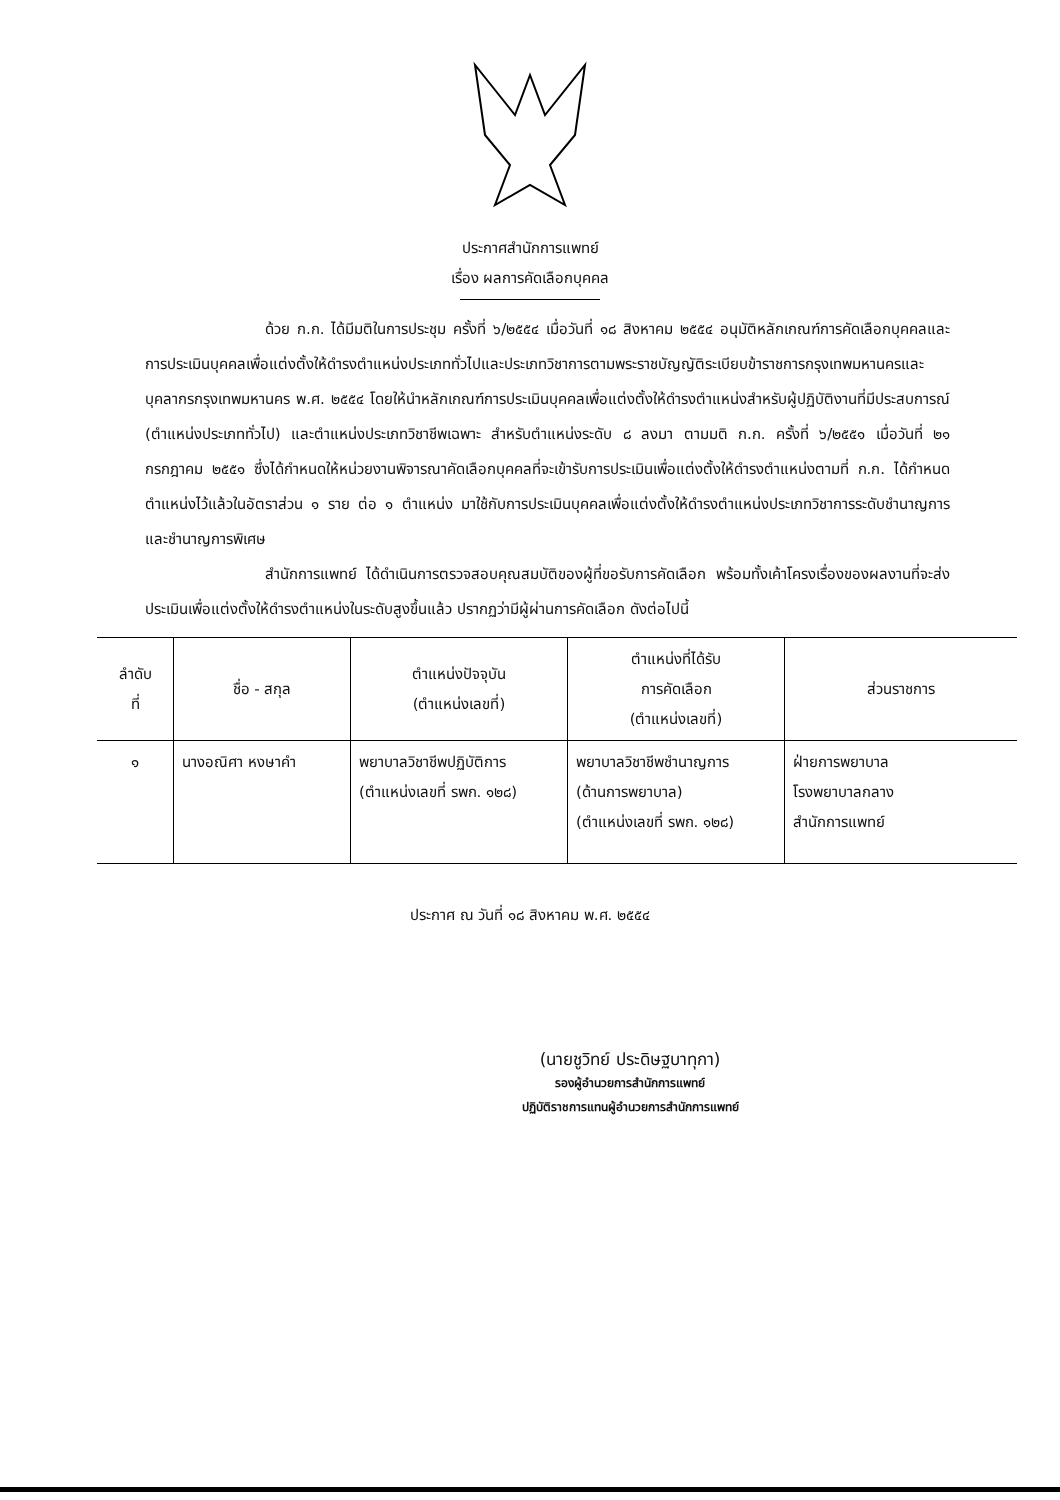ประกาศสำนักการแพทย์
เรื่อง ผลการคัดเลือกบุคคล
ด้วย ก.ก. ได้มีมติในการประชุม ครั้งที่ ๖/๒๕๕๔ เมื่อวันที่ ๑๘ สิงหาคม ๒๕๕๔ อนุมัติหลักเกณฑ์การคัดเลือกบุคคลและการประเมินบุคคลเพื่อแต่งตั้งให้ดำรงตำแหน่งประเภททั่วไปและประเภทวิชาการตามพระราชบัญญัติระเบียบข้าราชการกรุงเทพมหานครและบุคลากรกรุงเทพมหานคร พ.ศ. ๒๕๕๔ โดยให้นำหลักเกณฑ์การประเมินบุคคลเพื่อแต่งตั้งให้ดำรงตำแหน่งสำหรับผู้ปฏิบัติงานที่มีประสบการณ์ (ตำแหน่งประเภททั่วไป) และตำแหน่งประเภทวิชาชีพเฉพาะ สำหรับตำแหน่งระดับ ๘ ลงมา ตามมติ ก.ก. ครั้งที่ ๖/๒๕๕๑ เมื่อวันที่ ๒๑ กรกฎาคม ๒๕๕๑ ซึ่งได้กำหนดให้หน่วยงานพิจารณาคัดเลือกบุคคลที่จะเข้ารับการประเมินเพื่อแต่งตั้งให้ดำรงตำแหน่งตามที่ ก.ก. ได้กำหนดตำแหน่งไว้แล้วในอัตราส่วน ๑ ราย ต่อ ๑ ตำแหน่ง มาใช้กับการประเมินบุคคลเพื่อแต่งตั้งให้ดำรงตำแหน่งประเภทวิชาการระดับชำนาญการและชำนาญการพิเศษ
สำนักการแพทย์ ได้ดำเนินการตรวจสอบคุณสมบัติของผู้ที่ขอรับการคัดเลือก พร้อมทั้งเค้าโครงเรื่องของผลงานที่จะส่งประเมินเพื่อแต่งตั้งให้ดำรงตำแหน่งในระดับสูงขึ้นแล้ว ปรากฏว่ามีผู้ผ่านการคัดเลือก ดังต่อไปนี้
| ลำดับ ที่ | ชื่อ - สกุล | ตำแหน่งปัจจุบัน (ตำแหน่งเลขที่) | ตำแหน่งที่ได้รับ การคัดเลือก (ตำแหน่งเลขที่) | ส่วนราชการ |
| --- | --- | --- | --- | --- |
| ๑ | นางอณิศา หงษาคำ | พยาบาลวิชาชีพปฏิบัติการ (ตำแหน่งเลขที่ รพก. ๑๒๘) | พยาบาลวิชาชีพชำนาญการ (ด้านการพยาบาล) (ตำแหน่งเลขที่ รพก. ๑๒๘) | ฝ่ายการพยาบาล โรงพยาบาลกลาง สำนักการแพทย์ |
ประกาศ ณ วันที่ ๑๘ สิงหาคม พ.ศ. ๒๕๕๔
(นายชูวิทย์ ประดิษฐบาทุกา)
รองผู้อำนวยการสำนักการแพทย์
ปฏิบัติราชการแทนผู้อำนวยการสำนักการแพทย์